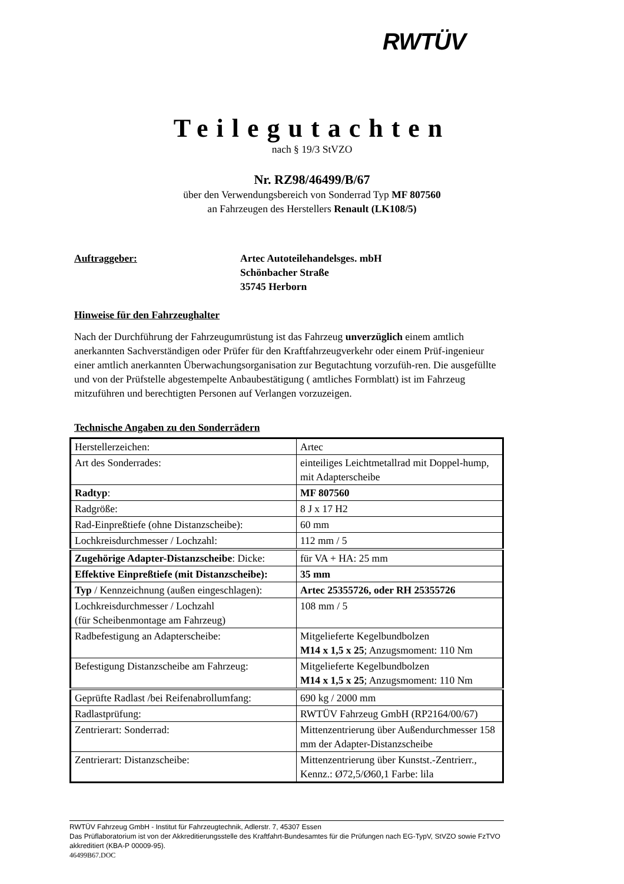RWTÜV
Teilegutachten
nach § 19/3 StVZO
Nr. RZ98/46499/B/67
über den Verwendungsbereich von Sonderrad Typ MF 807560
an Fahrzeugen des Herstellers Renault (LK108/5)
Auftraggeber: Artec Autoteilehandelsges. mbH
Schönbacher Straße
35745 Herborn
Hinweise für den Fahrzeughalter
Nach der Durchführung der Fahrzeugumrüstung ist das Fahrzeug unverzüglich einem amtlich anerkannten Sachverständigen oder Prüfer für den Kraftfahrzeugverkehr oder einem Prüf-ingenieur einer amtlich anerkannten Überwachungsorganisation zur Begutachtung vorzufüh-ren. Die ausgefüllte und von der Prüfstelle abgestempelte Anbaubestätigung ( amtliches Formblatt) ist im Fahrzeug mitzuführen und berechtigten Personen auf Verlangen vorzuzeigen.
Technische Angaben zu den Sonderrädern
| Herstellerzeichen: | Artec |
| Art des Sonderrades: | einteiliges Leichtmetallrad mit Doppel-hump, mit Adapterscheibe |
| Radtyp : | MF 807560 |
| Radgröße: | 8 J x 17 H2 |
| Rad-Einpreßtiefe (ohne Distanzscheibe): | 60 mm |
| Lochkreisdurchmesser / Lochzahl: | 112 mm / 5 |
| Zugehörige Adapter-Distanzscheibe : Dicke: | für VA + HA: 25 mm |
| Effektive Einpreßtiefe (mit Distanzscheibe): | 35 mm |
| Typ / Kennzeichnung (außen eingeschlagen): | Artec 25355726, oder RH 25355726 |
| Lochkreisdurchmesser / Lochzahl (für Scheibenmontage am Fahrzeug) | 108 mm / 5 |
| Radbefestigung an Adapterscheibe: | Mitgelieferte Kegelbundbolzen M14 x 1,5 x 25 ; Anzugsmoment: 110 Nm |
| Befestigung Distanzscheibe am Fahrzeug: | Mitgelieferte Kegelbundbolzen M14 x 1,5 x 25 ; Anzugsmoment: 110 Nm |
| Geprüfte Radlast /bei Reifenabrollumfang: | 690 kg / 2000 mm |
| Radlastprüfung: | RWTÜV Fahrzeug GmbH (RP2164/00/67) |
| Zentrierart: Sonderrad: | Mittenzentrierung über Außendurchmesser 158 mm der Adapter-Distanzscheibe |
| Zentrierart: Distanzscheibe: | Mittenzentrierung über Kunstst.-Zentrierr., Kennz.: Ø72,5/Ø60,1 Farbe: lila |
RWTÜV Fahrzeug GmbH - Institut für Fahrzeugtechnik, Adlerstr. 7, 45307 Essen
Das Prüflaboratorium ist von der Akkreditierungsstelle des Kraftfahrt-Bundesamtes für die Prüfungen nach EG-TypV, StVZO sowie FzTVO akkreditiert (KBA-P 00009-95).
46499B67.DOC